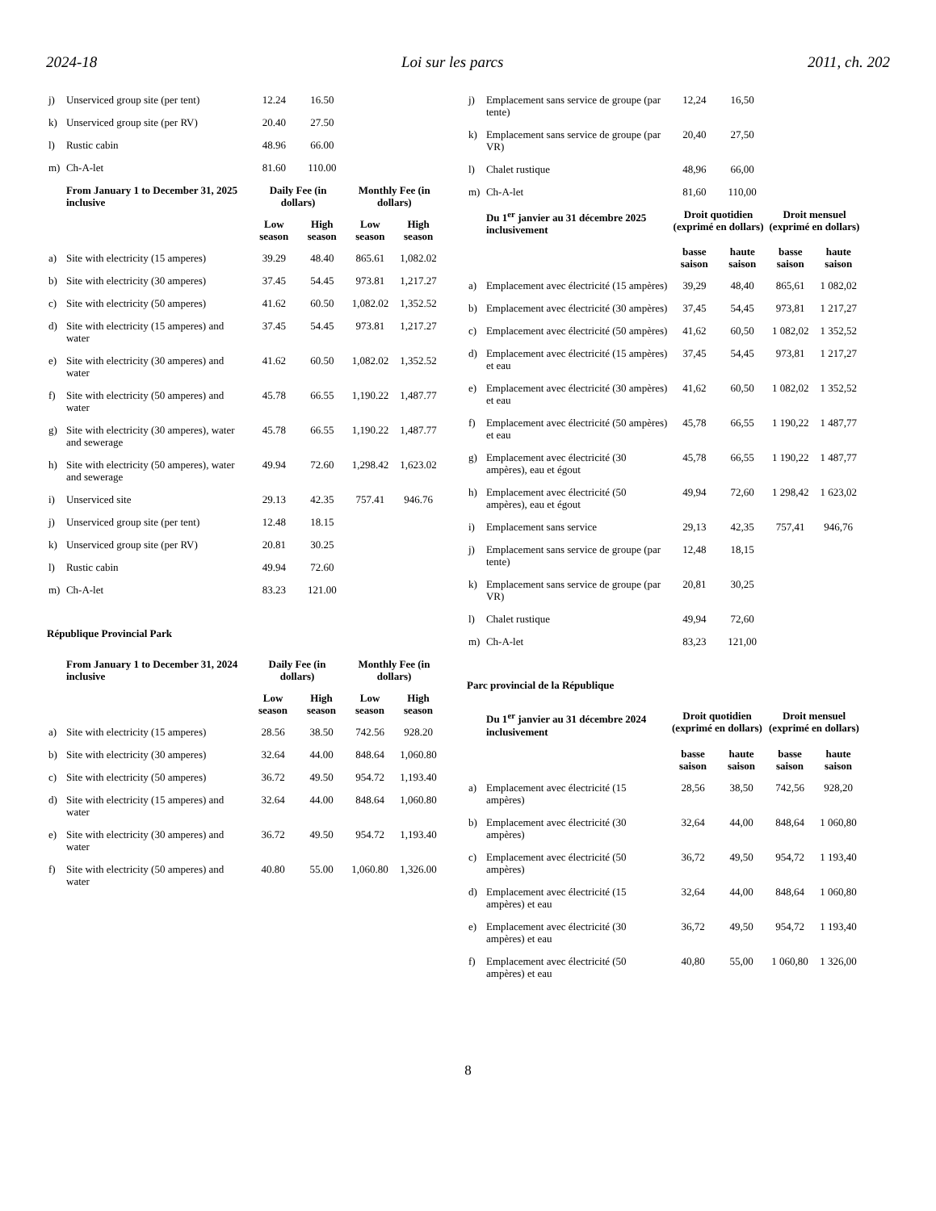2024-18 Loi sur les parcs 2011, ch. 202
| j) | Unserviced group site (per tent) | 12.24 | 16.50 | | |
| k) | Unserviced group site (per RV) | 20.40 | 27.50 | | |
| l) | Rustic cabin | 48.96 | 66.00 | | |
| m) | Ch-A-let | 81.60 | 110.00 | | |
| | From January 1 to December 31, 2025 inclusive | Daily Fee (in dollars) | | Monthly Fee (in dollars) | |
| | | Low season | High season | Low season | High season |
| a) | Site with electricity (15 amperes) | 39.29 | 48.40 | 865.61 | 1,082.02 |
| b) | Site with electricity (30 amperes) | 37.45 | 54.45 | 973.81 | 1,217.27 |
| c) | Site with electricity (50 amperes) | 41.62 | 60.50 | 1,082.02 | 1,352.52 |
| d) | Site with electricity (15 amperes) and water | 37.45 | 54.45 | 973.81 | 1,217.27 |
| e) | Site with electricity (30 amperes) and water | 41.62 | 60.50 | 1,082.02 | 1,352.52 |
| f) | Site with electricity (50 amperes) and water | 45.78 | 66.55 | 1,190.22 | 1,487.77 |
| g) | Site with electricity (30 amperes), water and sewerage | 45.78 | 66.55 | 1,190.22 | 1,487.77 |
| h) | Site with electricity (50 amperes), water and sewerage | 49.94 | 72.60 | 1,298.42 | 1,623.02 |
| i) | Unserviced site | 29.13 | 42.35 | 757.41 | 946.76 |
| j) | Unserviced group site (per tent) | 12.48 | 18.15 | | |
| k) | Unserviced group site (per RV) | 20.81 | 30.25 | | |
| l) | Rustic cabin | 49.94 | 72.60 | | |
| m) | Ch-A-let | 83.23 | 121.00 | | |
République Provincial Park
| | From January 1 to December 31, 2024 inclusive | Daily Fee (in dollars) | | Monthly Fee (in dollars) | |
| --- | --- | --- | --- | --- | --- |
| | | Low season | High season | Low season | High season |
| a) | Site with electricity (15 amperes) | 28.56 | 38.50 | 742.56 | 928.20 |
| b) | Site with electricity (30 amperes) | 32.64 | 44.00 | 848.64 | 1,060.80 |
| c) | Site with electricity (50 amperes) | 36.72 | 49.50 | 954.72 | 1,193.40 |
| d) | Site with electricity (15 amperes) and water | 32.64 | 44.00 | 848.64 | 1,060.80 |
| e) | Site with electricity (30 amperes) and water | 36.72 | 49.50 | 954.72 | 1,193.40 |
| f) | Site with electricity (50 amperes) and water | 40.80 | 55.00 | 1,060.80 | 1,326.00 |
| j) | Emplacement sans service de groupe (par tente) | 12,24 | 16,50 | | |
| k) | Emplacement sans service de groupe (par VR) | 20,40 | 27,50 | | |
| l) | Chalet rustique | 48,96 | 66,00 | | |
| m) | Ch-A-let | 81,60 | 110,00 | | |
| | Du 1<sup>er</sup> janvier au 31 décembre 2025 inclusivement | Droit quotidien (exprimé en dollars) | | Droit mensuel (exprimé en dollars) | |
| | | basse saison | haute saison | basse saison | haute saison |
| a) | Emplacement avec électricité (15 ampères) | 39,29 | 48,40 | 865,61 | 1 082,02 |
| b) | Emplacement avec électricité (30 ampères) | 37,45 | 54,45 | 973,81 | 1 217,27 |
| c) | Emplacement avec électricité (50 ampères) | 41,62 | 60,50 | 1 082,02 | 1 352,52 |
| d) | Emplacement avec électricité (15 ampères) et eau | 37,45 | 54,45 | 973,81 | 1 217,27 |
| e) | Emplacement avec électricité (30 ampères) et eau | 41,62 | 60,50 | 1 082,02 | 1 352,52 |
| f) | Emplacement avec électricité (50 ampères) et eau | 45,78 | 66,55 | 1 190,22 | 1 487,77 |
| g) | Emplacement avec électricité (30 ampères), eau et égout | 45,78 | 66,55 | 1 190,22 | 1 487,77 |
| h) | Emplacement avec électricité (50 ampères), eau et égout | 49,94 | 72,60 | 1 298,42 | 1 623,02 |
| i) | Emplacement sans service | 29,13 | 42,35 | 757,41 | 946,76 |
| j) | Emplacement sans service de groupe (par tente) | 12,48 | 18,15 | | |
| k) | Emplacement sans service de groupe (par VR) | 20,81 | 30,25 | | |
| l) | Chalet rustique | 49,94 | 72,60 | | |
| m) | Ch-A-let | 83,23 | 121,00 | | |
Parc provincial de la République
| | Du 1<sup>er</sup> janvier au 31 décembre 2024 inclusivement | Droit quotidien (exprimé en dollars) | | Droit mensuel (exprimé en dollars) | |
| --- | --- | --- | --- | --- | --- |
| | | basse saison | haute saison | basse saison | haute saison |
| a) | Emplacement avec électricité (15 ampères) | 28,56 | 38,50 | 742,56 | 928,20 |
| b) | Emplacement avec électricité (30 ampères) | 32,64 | 44,00 | 848,64 | 1 060,80 |
| c) | Emplacement avec électricité (50 ampères) | 36,72 | 49,50 | 954,72 | 1 193,40 |
| d) | Emplacement avec électricité (15 ampères) et eau | 32,64 | 44,00 | 848,64 | 1 060,80 |
| e) | Emplacement avec électricité (30 ampères) et eau | 36,72 | 49,50 | 954,72 | 1 193,40 |
| f) | Emplacement avec électricité (50 ampères) et eau | 40,80 | 55,00 | 1 060,80 | 1 326,00 |
8